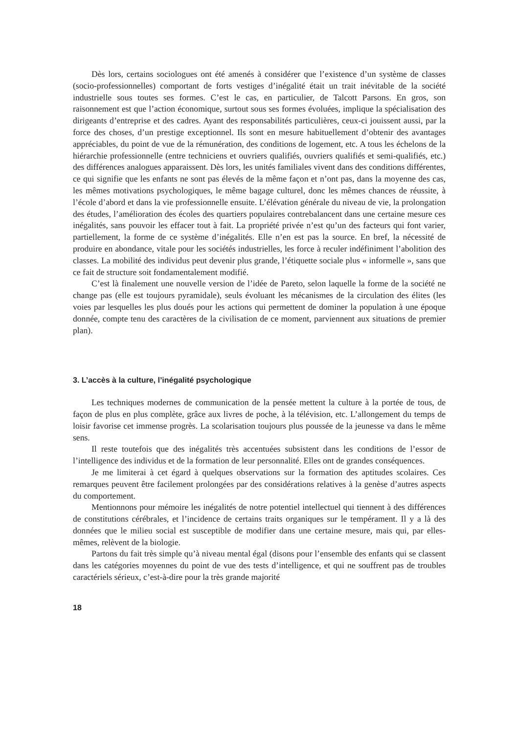Dès lors, certains sociologues ont été amenés à considérer que l’existence d’un système de classes (socio-professionnelles) comportant de forts vestiges d’inégalité était un trait inévitable de la société industrielle sous toutes ses formes. C’est le cas, en particulier, de Talcott Parsons. En gros, son raisonnement est que l’action économique, surtout sous ses formes évoluées, implique la spécialisation des dirigeants d’entreprise et des cadres. Ayant des responsabilités particulières, ceux-ci jouissent aussi, par la force des choses, d’un prestige exceptionnel. Ils sont en mesure habituellement d’obtenir des avantages appréciables, du point de vue de la rémunération, des conditions de logement, etc. A tous les échelons de la hiérarchie professionnelle (entre techniciens et ouvriers qualifiés, ouvriers qualifiés et semi-qualifiés, etc.) des différences analogues apparaissent. Dès lors, les unités familiales vivent dans des conditions différentes, ce qui signifie que les enfants ne sont pas élevés de la même façon et n’ont pas, dans la moyenne des cas, les mêmes motivations psychologiques, le même bagage culturel, donc les mêmes chances de réussite, à l’école d’abord et dans la vie professionnelle ensuite. L’élévation générale du niveau de vie, la prolongation des études, l’amélioration des écoles des quartiers populaires contrebalancent dans une certaine mesure ces inégalités, sans pouvoir les effacer tout à fait. La propriété privée n’est qu’un des facteurs qui font varier, partiellement, la forme de ce système d’inégalités. Elle n’en est pas la source. En bref, la nécessité de produire en abondance, vitale pour les sociétés industrielles, les force à reculer indéfiniment l’abolition des classes. La mobilité des individus peut devenir plus grande, l’étiquette sociale plus « informelle », sans que ce fait de structure soit fondamentalement modifié.
C’est là finalement une nouvelle version de l’idée de Pareto, selon laquelle la forme de la société ne change pas (elle est toujours pyramidale), seuls évoluant les mécanismes de la circulation des élites (les voies par lesquelles les plus doués pour les actions qui permettent de dominer la population à une époque donnée, compte tenu des caractères de la civilisation de ce moment, parviennent aux situations de premier plan).
3. L’accès à la culture, l’inégalité psychologique
Les techniques modernes de communication de la pensée mettent la culture à la portée de tous, de façon de plus en plus complète, grâce aux livres de poche, à la télévision, etc. L’allongement du temps de loisir favorise cet immense progrès. La scolarisation toujours plus poussée de la jeunesse va dans le même sens.
Il reste toutefois que des inégalités très accentuées subsistent dans les conditions de l’essor de l’intelligence des individus et de la formation de leur personnalité. Elles ont de grandes conséquences.
Je me limiterai à cet égard à quelques observations sur la formation des aptitudes scolaires. Ces remarques peuvent être facilement prolongées par des considérations relatives à la genèse d’autres aspects du comportement.
Mentionnons pour mémoire les inégalités de notre potentiel intellectuel qui tiennent à des différences de constitutions cérébrales, et l’incidence de certains traits organiques sur le tempérament. Il y a là des données que le milieu social est susceptible de modifier dans une certaine mesure, mais qui, par elles-mêmes, relèvent de la biologie.
Partons du fait très simple qu’à niveau mental égal (disons pour l’ensemble des enfants qui se classent dans les catégories moyennes du point de vue des tests d’intelligence, et qui ne souffrent pas de troubles caractériels sérieux, c’est-à-dire pour la très grande majorité
18